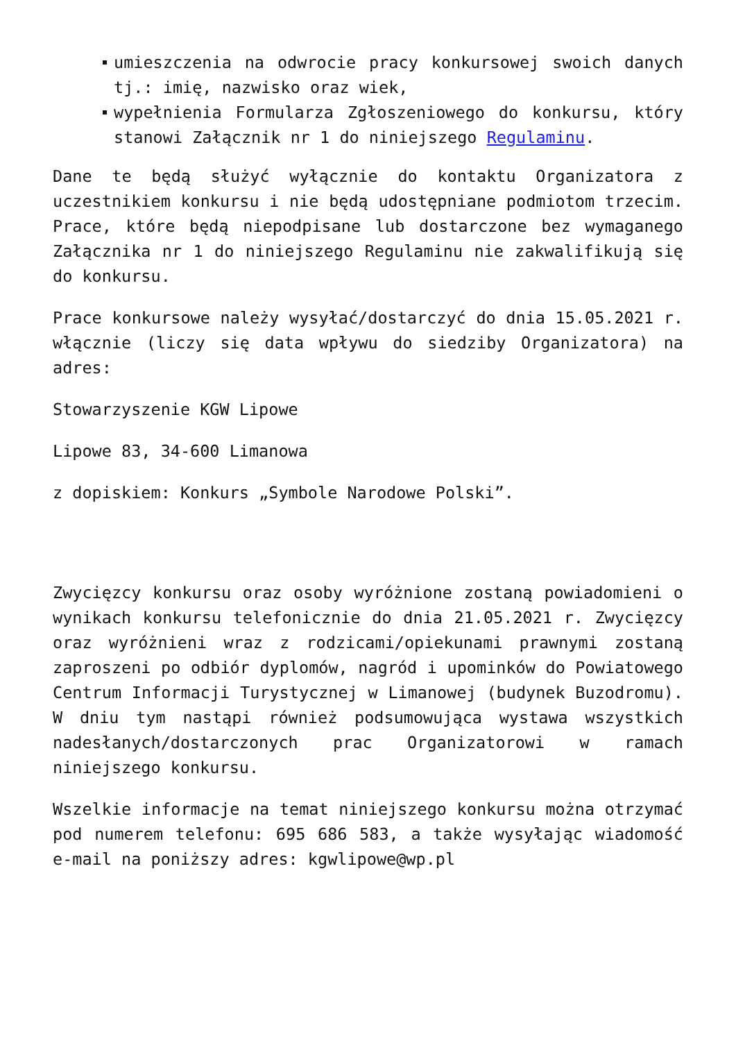umieszczenia na odwrocie pracy konkursowej swoich danych tj.: imię, nazwisko oraz wiek,
wypełnienia Formularza Zgłoszeniowego do konkursu, który stanowi Załącznik nr 1 do niniejszego Regulaminu.
Dane te będą służyć wyłącznie do kontaktu Organizatora z uczestnikiem konkursu i nie będą udostępniane podmiotom trzecim. Prace, które będą niepodpisane lub dostarczone bez wymaganego Załącznika nr 1 do niniejszego Regulaminu nie zakwalifikują się do konkursu.
Prace konkursowe należy wysyłać/dostarczyć do dnia 15.05.2021 r. włącznie (liczy się data wpływu do siedziby Organizatora) na adres:
Stowarzyszenie KGW Lipowe
Lipowe 83, 34-600 Limanowa
z dopiskiem: Konkurs „Symbole Narodowe Polski”.
Zwycięzcy konkursu oraz osoby wyróżnione zostaną powiadomieni o wynikach konkursu telefonicznie do dnia 21.05.2021 r. Zwycięzcy oraz wyróżnieni wraz z rodzicami/opiekunami prawnymi zostaną zaproszeni po odbiór dyplomów, nagród i upominków do Powiatowego Centrum Informacji Turystycznej w Limanowej (budynek Buzodromu). W dniu tym nastąpi również podsumowująca wystawa wszystkich nadesłanych/dostarczonych prac Organizatorowi w ramach niniejszego konkursu.
Wszelkie informacje na temat niniejszego konkursu można otrzymać pod numerem telefonu: 695 686 583, a także wysyłając wiadomość e-mail na poniższy adres: kgwlipowe@wp.pl